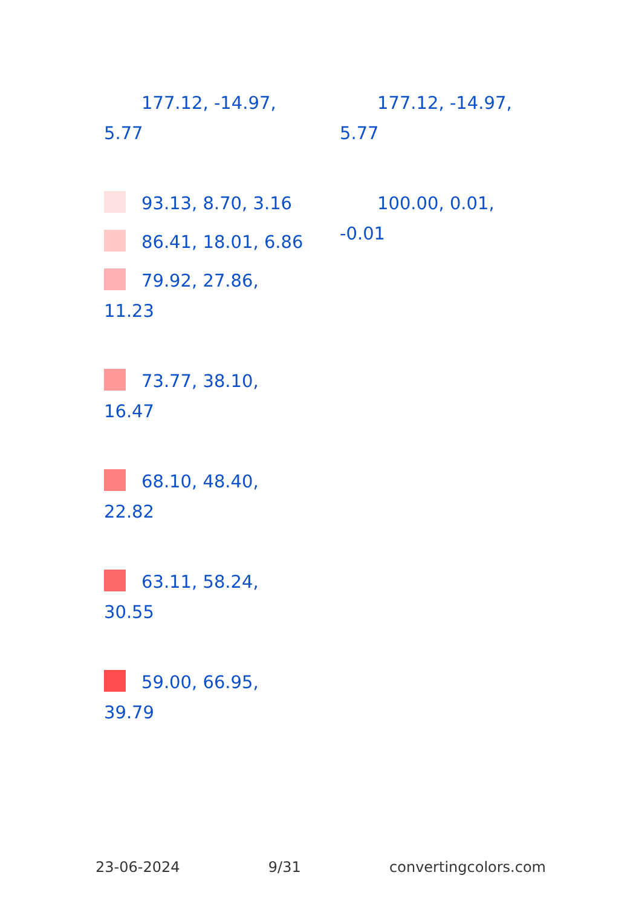177.12, -14.97, 5.77
93.13, 8.70, 3.16
86.41, 18.01, 6.86
79.92, 27.86, 11.23
73.77, 38.10, 16.47
68.10, 48.40, 22.82
63.11, 58.24, 30.55
59.00, 66.95, 39.79
177.12, -14.97, 5.77
100.00, 0.01, -0.01
23-06-2024 9/31 convertingcolors.com